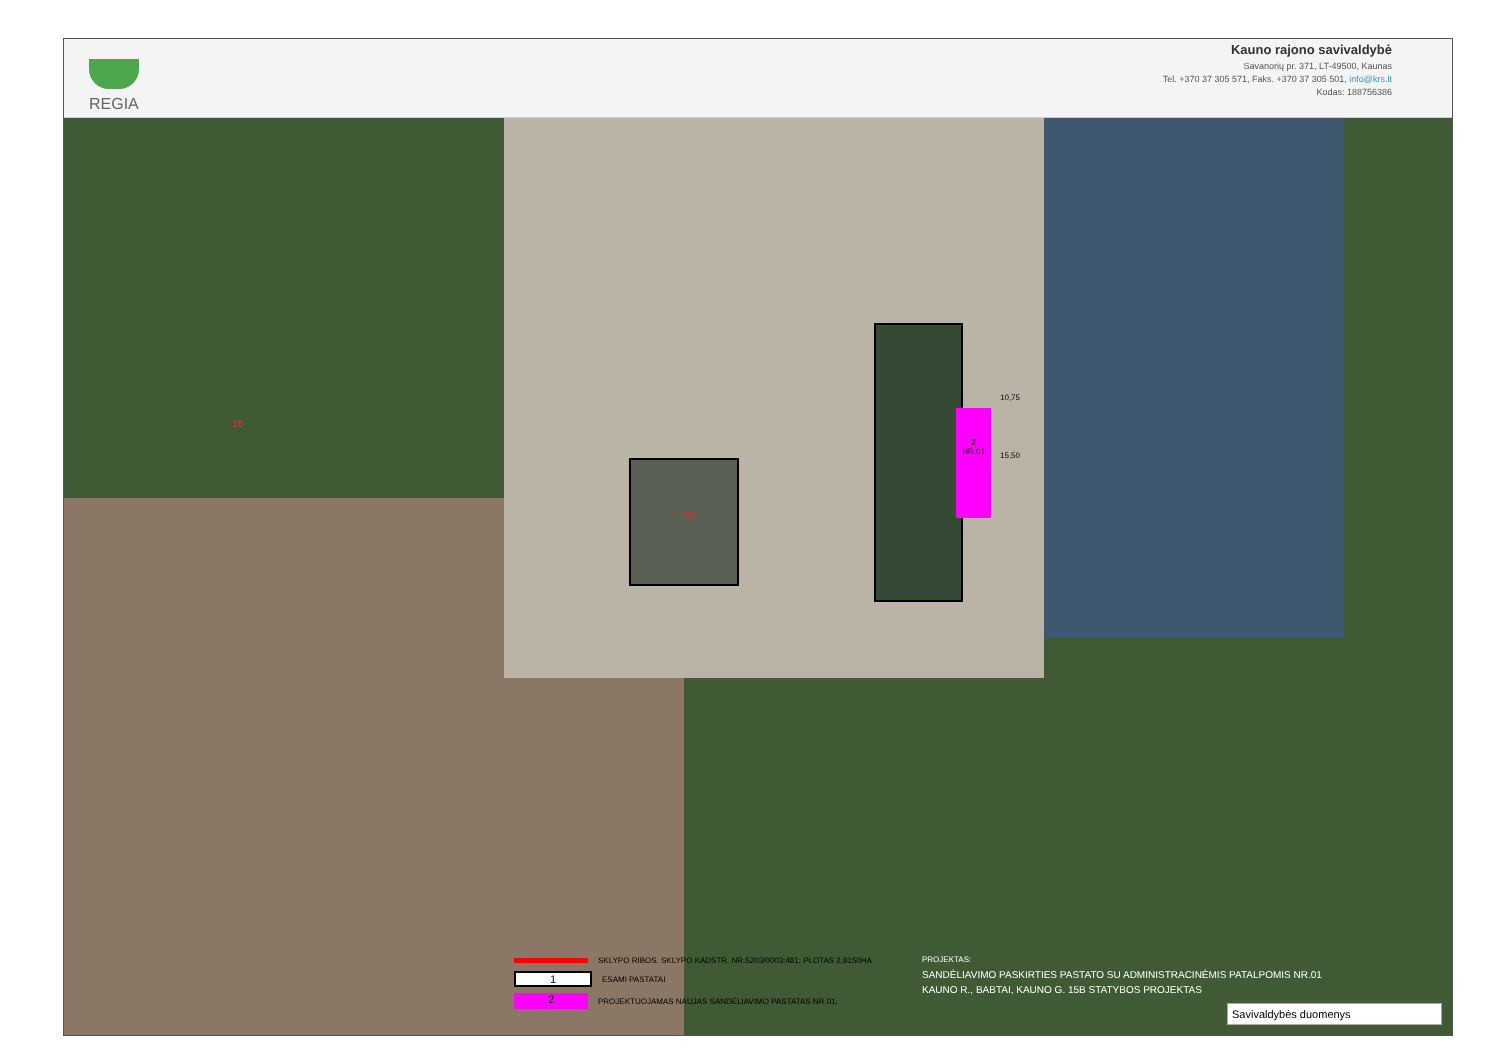REGIA
Kauno rajono savivaldybė
Savanorių pr. 371, LT-49500, Kaunas
Tel. +370 37 305 571, Faks. +370 37 305 501, info@krs.lt
Kodas: 188756386
2
NR.01
1 15B
10
10,75
15,50
SKLYPO RIBOS. SKLYPO KADSTR. NR.5203/0003:481; PLOTAS 2,8150HA
1 ESAMI PASTATAI
2 PROJEKTUOJAMAS NAUJAS SANDĖLIAVIMO PASTATAS NR.01;
PROJEKTAS:
SANDĖLIAVIMO PASKIRTIES PASTATO SU ADMINISTRACINĖMIS PATALPOMIS NR.01
KAUNO R., BABTAI, KAUNO G. 15B STATYBOS PROJEKTAS
Savivaldybės duomenys